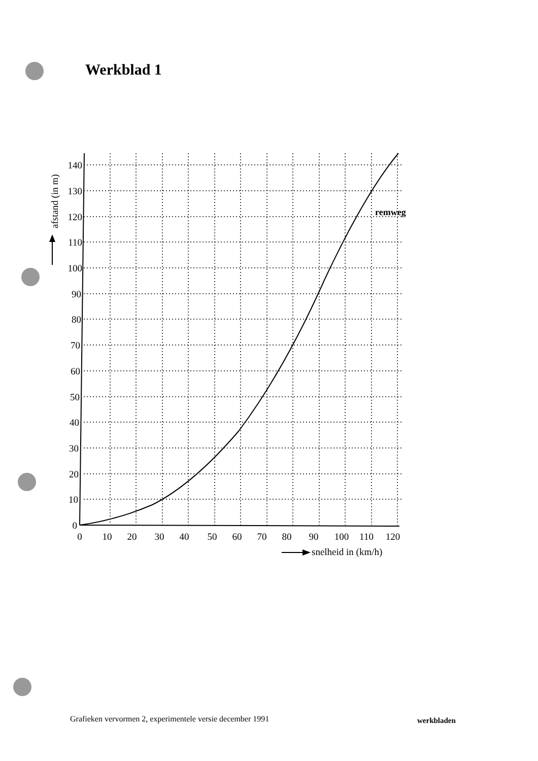Werkblad 1
140
130
120
110
100
90
80
70
60
50
40
30
20
10
0
0
10
20
30
40
50
60
70
80
90
100
110
120
snelheid in (km/h)
remweg
afstand (in m)
Grafieken vervormen 2, experimentele versie december 1991
werkbladen